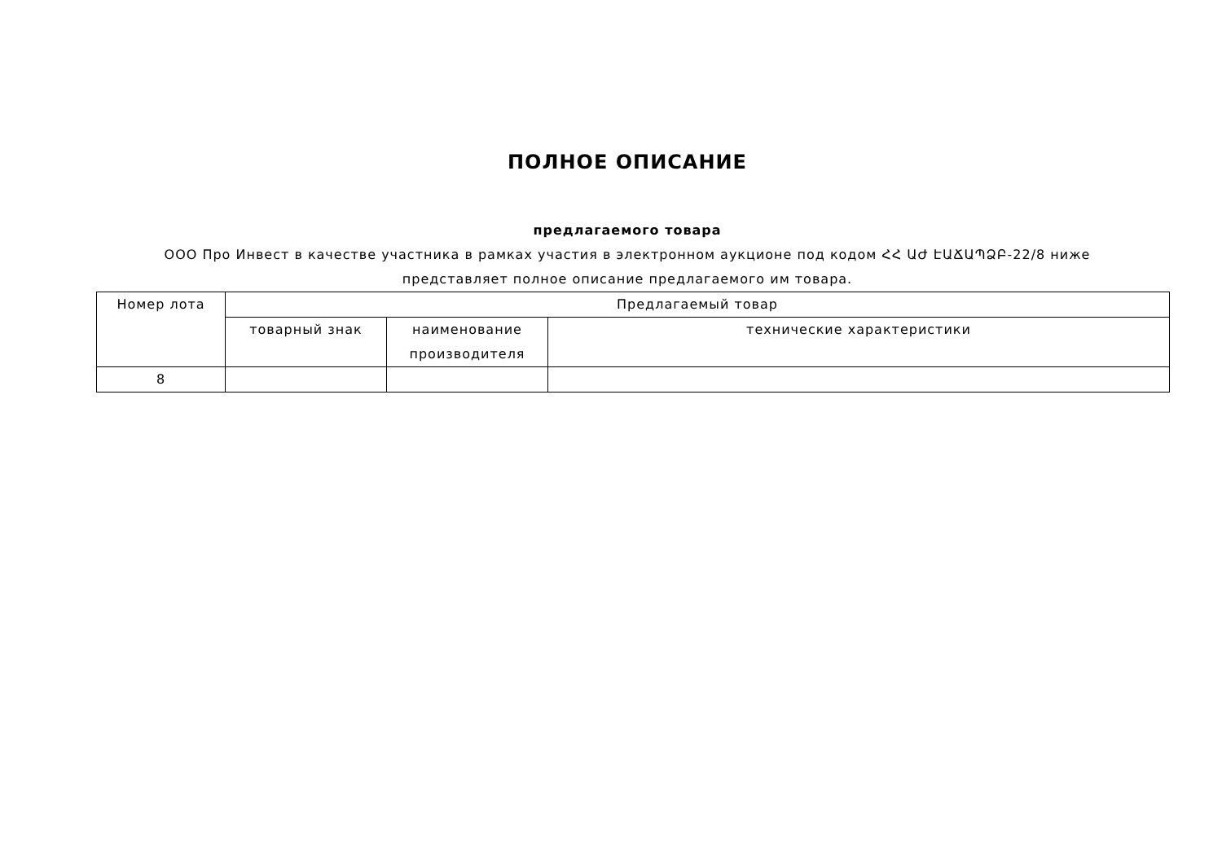ПОЛНОЕ ОПИСАНИЕ
предлагаемого товара
ООО Про Инвест в качестве участника в рамках участия в электронном аукционе под кодом ՀՀ ԱԺ ԷԱՃԱՊՁԲ-22/8 ниже представляет полное описание предлагаемого им товара.
| Номер лота | Предлагаемый товар | | |
| --- | --- | --- | --- |
| | товарный знак | наименование производителя | технические характеристики |
| 8 | | | |